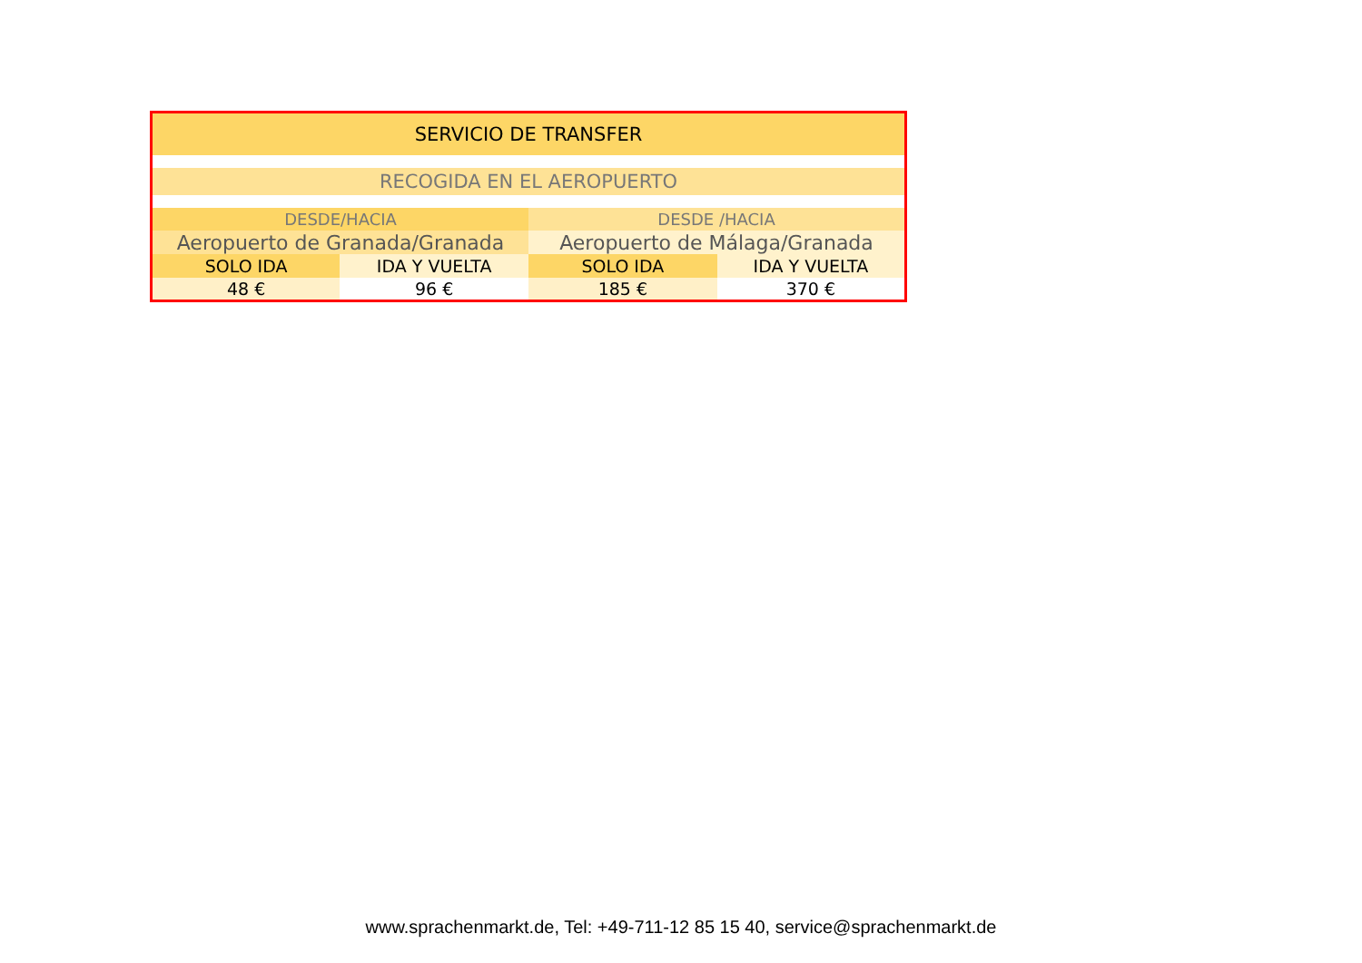| SERVICIO DE TRANSFER | | | |
| --- | --- | --- | --- |
| RECOGIDA EN EL AEROPUERTO | | | |
| DESDE/HACIA | | DESDE /HACIA | |
| Aeropuerto de Granada/Granada | | Aeropuerto de Málaga/Granada | |
| SOLO IDA | IDA Y VUELTA | SOLO IDA | IDA Y VUELTA |
| 48 € | 96 € | 185 € | 370 € |
www.sprachenmarkt.de, Tel: +49-711-12 85 15 40, service@sprachenmarkt.de